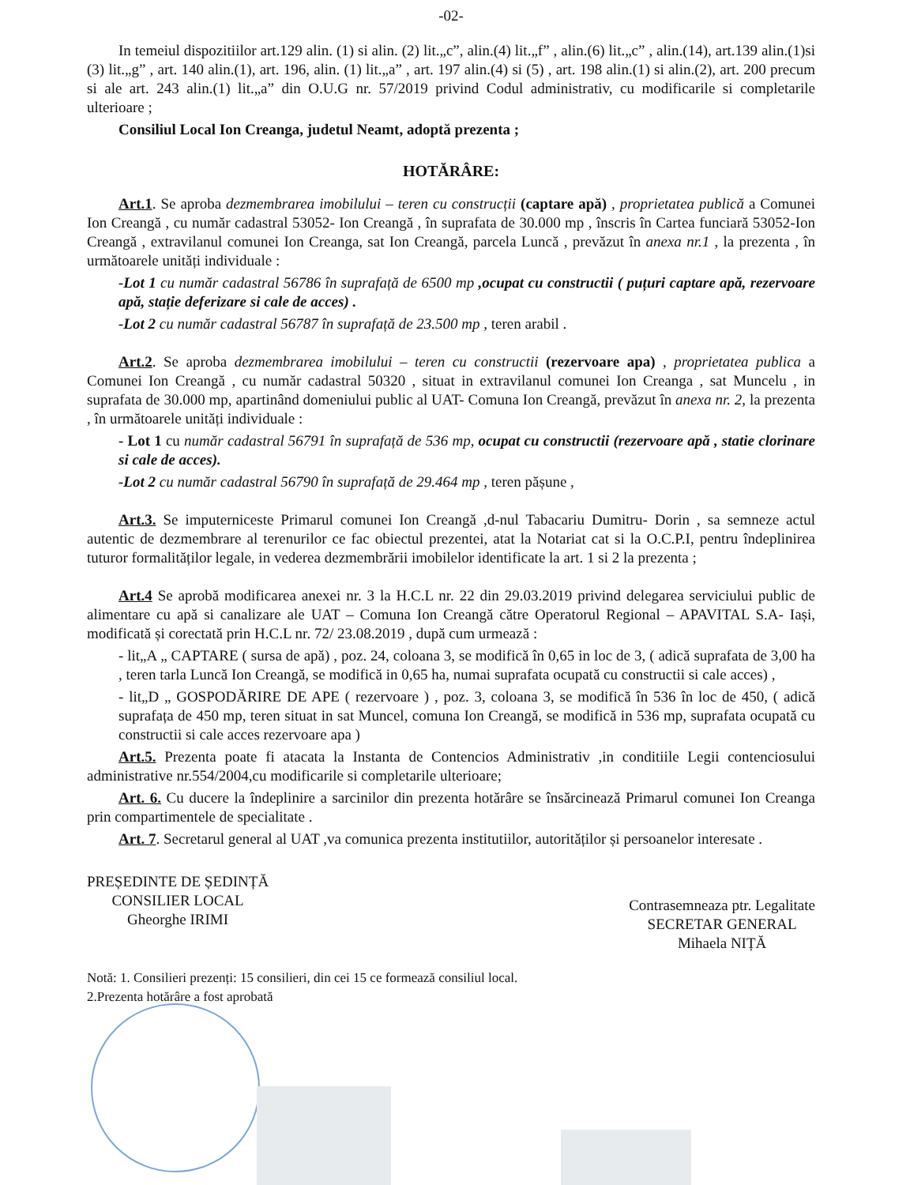-02-
In temeiul dispozitiilor art.129 alin. (1) si alin. (2) lit.„c”, alin.(4) lit.„f” , alin.(6) lit.„c” , alin.(14), art.139 alin.(1)si (3) lit.„g” , art. 140 alin.(1), art. 196, alin. (1) lit.„a” , art. 197 alin.(4) si (5) , art. 198 alin.(1) si alin.(2), art. 200 precum si ale art. 243 alin.(1) lit.„a” din O.U.G nr. 57/2019 privind Codul administrativ, cu modificarile si completarile ulterioare ;
Consiliul Local Ion Creanga, judetul Neamt, adoptă prezenta ;
HOTĂRÂRE:
Art.1. Se aproba dezmembrarea imobilului – teren cu construcții (captare apă) , proprietatea publică a Comunei Ion Creangă , cu număr cadastral 53052- Ion Creangă , în suprafata de 30.000 mp , înscris în Cartea funciară 53052-Ion Creangă , extravilanul comunei Ion Creanga, sat Ion Creangă, parcela Luncă , prevăzut în anexa nr.1 , la prezenta , în următoarele unități individuale :
-Lot 1 cu număr cadastral 56786 în suprafață de 6500 mp ,ocupat cu constructii ( puțuri captare apă, rezervoare apă, stație deferizare si cale de acces) .
-Lot 2 cu număr cadastral 56787 în suprafață de 23.500 mp , teren arabil .
Art.2. Se aproba dezmembrarea imobilului – teren cu constructii (rezervoare apa) , proprietatea publica a Comunei Ion Creangă , cu număr cadastral 50320 , situat in extravilanul comunei Ion Creanga , sat Muncelu , in suprafata de 30.000 mp, apartinând domeniului public al UAT- Comuna Ion Creangă, prevăzut în anexa nr. 2, la prezenta , în următoarele unități individuale :
- Lot 1 cu număr cadastral 56791 în suprafață de 536 mp, ocupat cu constructii (rezervoare apă , statie clorinare si cale de acces).
-Lot 2 cu număr cadastral 56790 în suprafață de 29.464 mp , teren pășune ,
Art.3. Se imputerniceste Primarul comunei Ion Creangă ,d-nul Tabacariu Dumitru- Dorin , sa semneze actul autentic de dezmembrare al terenurilor ce fac obiectul prezentei, atat la Notariat cat si la O.C.P.I, pentru îndeplinirea tuturor formalităților legale, in vederea dezmembrării imobilelor identificate la art. 1 si 2 la prezenta ;
Art.4 Se aprobă modificarea anexei nr. 3 la H.C.L nr. 22 din 29.03.2019 privind delegarea serviciului public de alimentare cu apă si canalizare ale UAT – Comuna Ion Creangă către Operatorul Regional – APAVITAL S.A- Iași, modificată și corectată prin H.C.L nr. 72/ 23.08.2019 , după cum urmează :
- lit„A „ CAPTARE ( sursa de apă) , poz. 24, coloana 3, se modifică în 0,65 in loc de 3, ( adică suprafata de 3,00 ha , teren tarla Luncă Ion Creangă, se modifică in 0,65 ha, numai suprafata ocupată cu constructii si cale acces) ,
- lit„D „ GOSPODĂRIRE DE APE ( rezervoare ) , poz. 3, coloana 3, se modifică în 536 în loc de 450, ( adică suprafața de 450 mp, teren situat in sat Muncel, comuna Ion Creangă, se modifică in 536 mp, suprafata ocupată cu constructii si cale acces rezervoare apa )
Art.5. Prezenta poate fi atacata la Instanta de Contencios Administrativ ,in conditiile Legii contenciosului administrative nr.554/2004,cu modificarile si completarile ulterioare;
Art. 6. Cu ducere la îndeplinire a sarcinilor din prezenta hotărâre se însărcinează Primarul comunei Ion Creanga prin compartimentele de specialitate .
Art. 7. Secretarul general al UAT ,va comunica prezenta institutiilor, autorităților și persoanelor interesate .
PREȘEDINTE DE ȘEDINȚĂ
CONSILIER LOCAL
Gheorghe IRIMI
Contrasemneaza ptr. Legalitate
SECRETAR GENERAL
Mihaela NIȚĂ
Notă: 1. Consilieri prezenți: 15 consilieri, din cei 15 ce formează consiliul local.
2.Prezenta hotărâre a fost aprobată